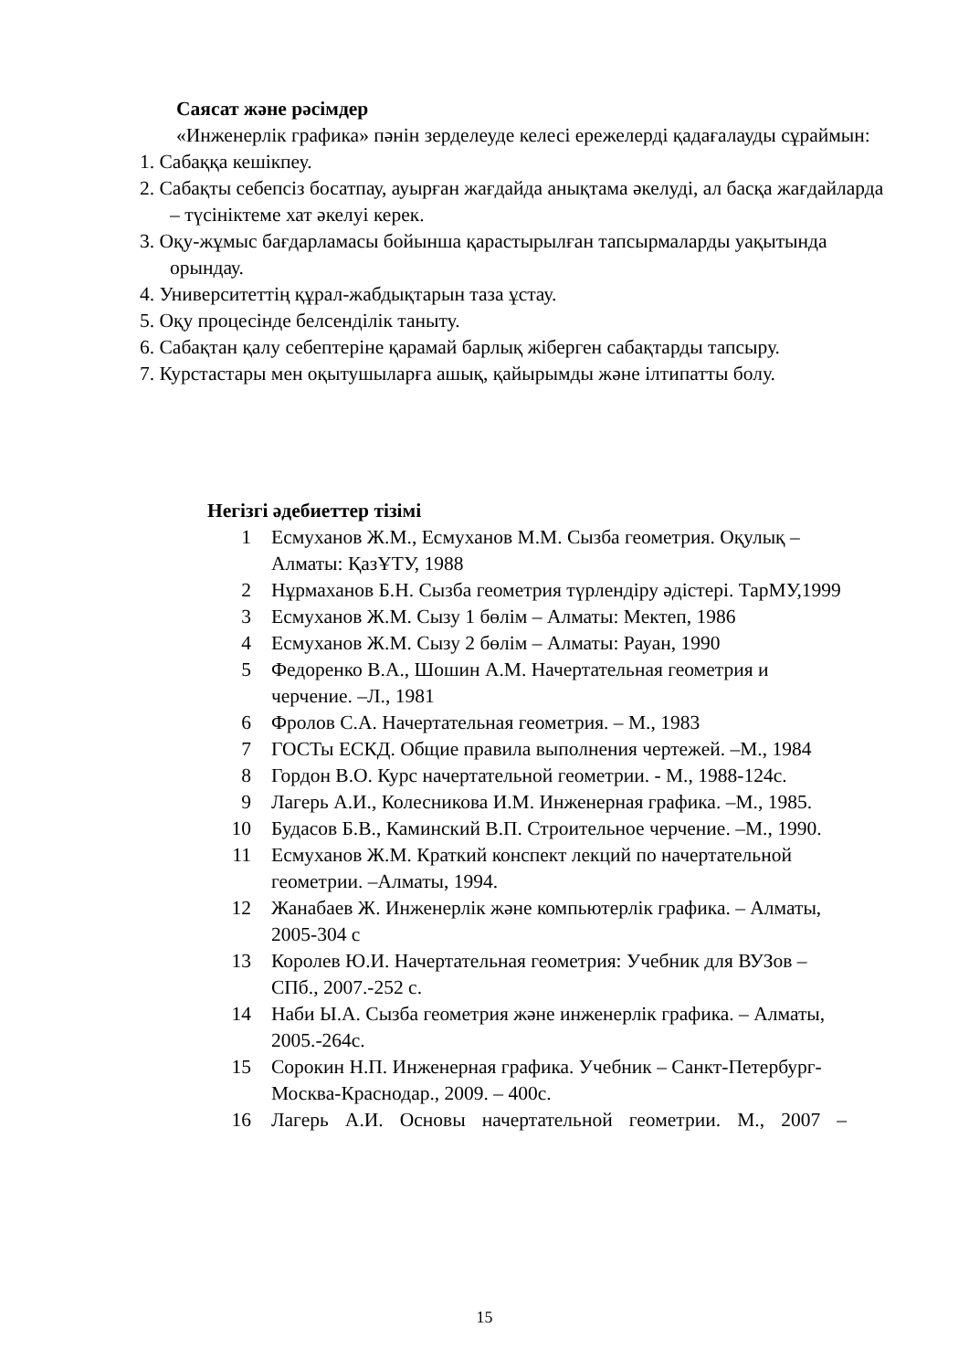Саясат және рәсімдер
«Инженерлік графика» пәнін зерделеуде келесі ережелерді қадағалауды сұраймын:
1. Сабаққа кешікпеу.
2. Сабақты себепсіз босатпау, ауырған жағдайда анықтама әкелуді, ал басқа жағдайларда – түсініктеме хат әкелуі керек.
3. Оқу-жұмыс бағдарламасы бойынша қарастырылған тапсырмаларды уақытында орындау.
4. Университеттің құрал-жабдықтарын таза ұстау.
5. Оқу процесінде белсенділік таныту.
6. Сабақтан қалу себептеріне қарамай барлық жіберген сабақтарды тапсыру.
7. Курстастары мен оқытушыларға ашық, қайырымды және ілтипатты болу.
Негізгі әдебиеттер тізімі
1 Есмуханов Ж.М., Есмуханов М.М. Сызба геометрия. Оқулық – Алматы: ҚазҰТУ, 1988
2 Нұрмаханов Б.Н. Сызба геометрия түрлендіру әдістері. ТарМУ,1999
3 Есмуханов Ж.М. Сызу 1 бөлім – Алматы: Мектеп, 1986
4 Есмуханов Ж.М. Сызу 2 бөлім – Алматы: Рауан, 1990
5 Федоренко В.А., Шошин А.М. Начертательная геометрия и черчение. –Л., 1981
6 Фролов С.А. Начертательная геометрия. – М., 1983
7 ГОСТы ЕСКД. Общие правила выполнения чертежей. –М., 1984
8 Гордон В.О. Курс начертательной геометрии. - М., 1988-124с.
9 Лагерь А.И., Колесникова И.М. Инженерная графика. –М., 1985.
10 Будасов Б.В., Каминский В.П. Строительное черчение. –М., 1990.
11 Есмуханов Ж.М. Краткий конспект лекций по начертательной геометрии. –Алматы, 1994.
12 Жанабаев Ж. Инженерлік және компьютерлік графика. – Алматы, 2005-304 с
13 Королев Ю.И. Начертательная геометрия: Учебник для ВУЗов –СПб., 2007.-252 с.
14 Наби Ы.А. Сызба геометрия және инженерлік графика. – Алматы, 2005.-264с.
15 Сорокин Н.П. Инженерная графика. Учебник – Санкт-Петербург-Москва-Краснодар., 2009. – 400с.
16 Лагерь А.И. Основы начертательной геометрии. М., 2007 –
15